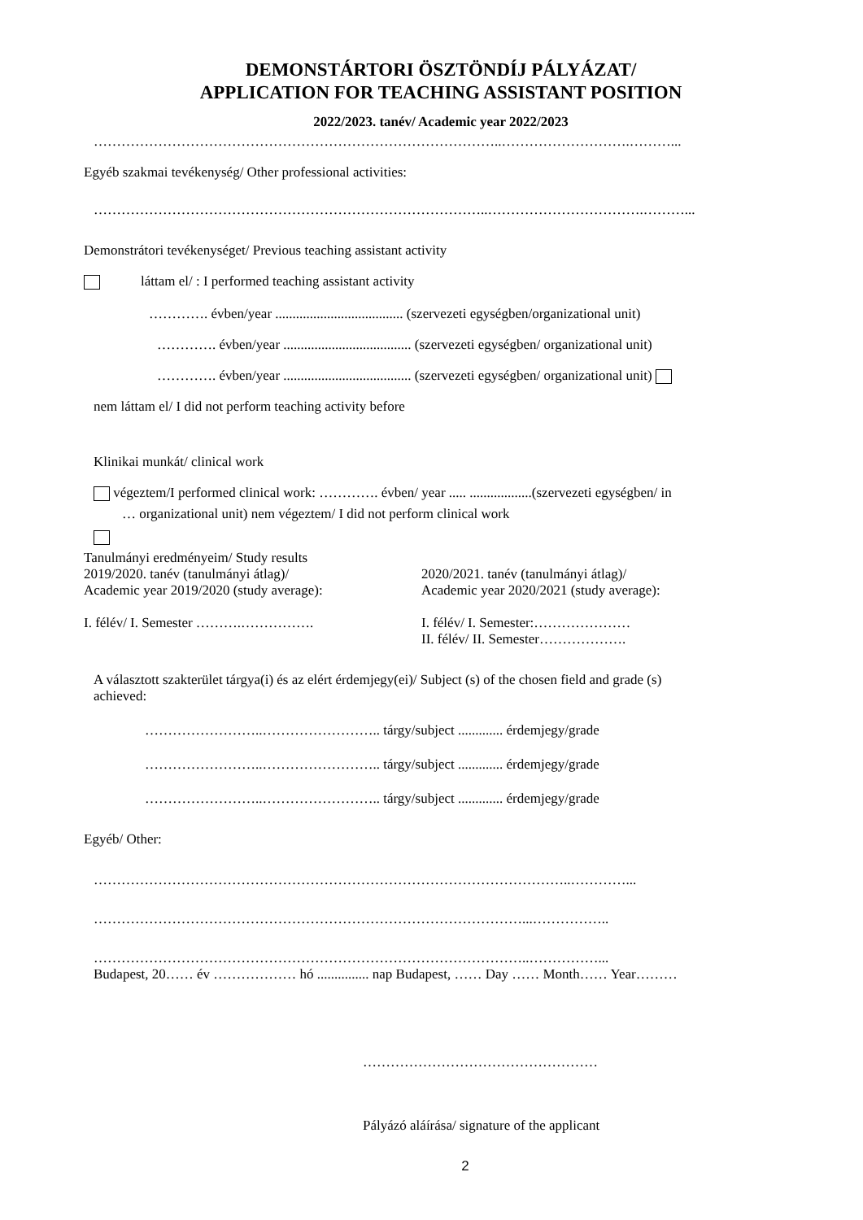DEMONSTÁRTORI ÖSZTÖNDÍJ PÁLYÁZAT/
APPLICATION FOR TEACHING ASSISTANT POSITION
2022/2023. tanév/ Academic year 2022/2023
……………………………………………………………………………..……………………….………...
Egyéb szakmai tevékenység/ Other professional activities:
…………………………………………………………………………..…………………………….………...
Demonstrátori tevékenységet/ Previous teaching assistant activity
láttam el/ : I performed teaching assistant activity
…………. évben/year ..................................... (szervezeti egységben/organizational unit)
…………. évben/year ..................................... (szervezeti egységben/ organizational unit)
…………. évben/year ..................................... (szervezeti egységben/ organizational unit)
nem láttam el/ I did not perform teaching activity before
Klinikai munkát/ clinical work
végeztem/I performed clinical work: …………. évben/ year ..... ..................(szervezeti egységben/ in
… organizational unit) nem végeztem/ I did not perform clinical work
Tanulmányi eredményeim/ Study results
2019/2020. tanév (tanulmányi átlag)/
Academic year 2019/2020 (study average):
I. félév/ I. Semester ……….…………….
2020/2021. tanév (tanulmányi átlag)/
Academic year 2020/2021 (study average):
I. félév/ I. Semester:…………………
II. félév/ II. Semester……………….
A választott szakterület tárgya(i) és az elért érdemjegy(ei)/ Subject (s) of the chosen field and grade (s)
achieved:
……………………..…………………….. tárgy/subject ............. érdemjegy/grade
……………………..…………………….. tárgy/subject ............. érdemjegy/grade
……………………..…………………….. tárgy/subject ............. érdemjegy/grade
Egyéb/ Other:
…………………………………………………………………………………………..…………...
…………………………………………………………………………………...……………..
…………………………………………………………………………………..……………...
Budapest, 20…… év ……………… hó ............... nap Budapest, …… Day …… Month…… Year………
……………………………………………
Pályázó aláírása/ signature of the applicant
2